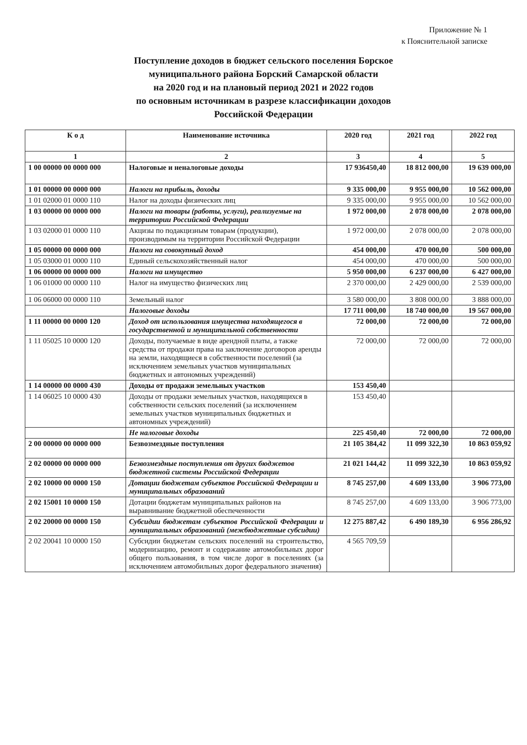Приложение № 1
к Пояснительной записке
Поступление доходов в бюджет сельского поселения Борское
муниципального района Борский Самарской области
на 2020 год и на плановый период 2021 и 2022 годов
по основным источникам в разрезе классификации доходов
Российской Федерации
| К о д | Наименование источника | 2020 год | 2021 год | 2022 год |
| --- | --- | --- | --- | --- |
| 1 | 2 | 3 | 4 | 5 |
| 1 00 00000 00 0000 000 | Налоговые и неналоговые доходы | 17 936450,40 | 18 812 000,00 | 19 639 000,00 |
| 1 01 00000 00 0000 000 | Налоги на прибыль, доходы | 9 335 000,00 | 9 955 000,00 | 10 562 000,00 |
| 1 01 02000 01 0000 110 | Налог на доходы физических лиц | 9 335 000,00 | 9 955 000,00 | 10 562 000,00 |
| 1 03 00000 00 0000 000 | Налоги на товары (работы, услуги), реализуемые на территории Российской Федерации | 1 972 000,00 | 2 078 000,00 | 2 078 000,00 |
| 1 03 02000 01 0000 110 | Акцизы по подакцизным товарам (продукции), производимым на территории Российской Федерации | 1 972 000,00 | 2 078 000,00 | 2 078 000,00 |
| 1 05 00000 00 0000 000 | Налоги на совокупный доход | 454 000,00 | 470 000,00 | 500 000,00 |
| 1 05 03000 01 0000 110 | Единый сельскохозяйственный налог | 454 000,00 | 470 000,00 | 500 000,00 |
| 1 06 00000 00 0000 000 | Налоги на имущество | 5 950 000,00 | 6 237 000,00 | 6 427 000,00 |
| 1 06 01000 00 0000 110 | Налог на имущество физических лиц | 2 370 000,00 | 2 429 000,00 | 2 539 000,00 |
| 1 06 06000 00 0000 110 | Земельный налог | 3 580 000,00 | 3 808 000,00 | 3 888 000,00 |
| | Налоговые доходы | 17 711 000,00 | 18 740 000,00 | 19 567 000,00 |
| 1 11 00000 00 0000 120 | Доход от использования имущества находящегося в государственной и муниципальной собственности | 72 000,00 | 72 000,00 | 72 000,00 |
| 1 11 05025 10 0000 120 | Доходы, получаемые в виде арендной платы, а также средства от продажи права на заключение договоров аренды на земли, находящиеся в собственности поселений (за исключением земельных участков муниципальных бюджетных и автономных учреждений) | 72 000,00 | 72 000,00 | 72 000,00 |
| 1 14 00000 00 0000 430 | Доходы от продажи земельных участков | 153 450,40 | | |
| 1 14 06025 10 0000 430 | Доходы от продажи земельных участков, находящихся в собственности сельских поселений (за исключением земельных участков муниципальных бюджетных и автономных учреждений) | 153 450,40 | | |
| | Не налоговые доходы | 225 450,40 | 72 000,00 | 72 000,00 |
| 2 00 00000 00 0000 000 | Безвозмездные поступления | 21 105 384,42 | 11 099 322,30 | 10 863 059,92 |
| 2 02 00000 00 0000 000 | Безвозмездные поступления от других бюджетов бюджетной системы Российской Федерации | 21 021 144,42 | 11 099 322,30 | 10 863 059,92 |
| 2 02 10000 00 0000 150 | Дотации бюджетам субъектов Российской Федерации и муниципальных образований | 8 745 257,00 | 4 609 133,00 | 3 906 773,00 |
| 2 02 15001 10 0000 150 | Дотации бюджетам муниципальных районов на выравнивание бюджетной обеспеченности | 8 745 257,00 | 4 609 133,00 | 3 906 773,00 |
| 2 02 20000 00 0000 150 | Субсидии бюджетам субъектов Российской Федерации и муниципальных образований (межбюджетные субсидии) | 12 275 887,42 | 6 490 189,30 | 6 956 286,92 |
| 2 02 20041 10 0000 150 | Субсидии бюджетам сельских поселений на строительство, модернизацию, ремонт и содержание автомобильных дорог общего пользования, в том числе дорог в поселениях (за исключением автомобильных дорог федерального значения) | 4 565 709,59 | | |